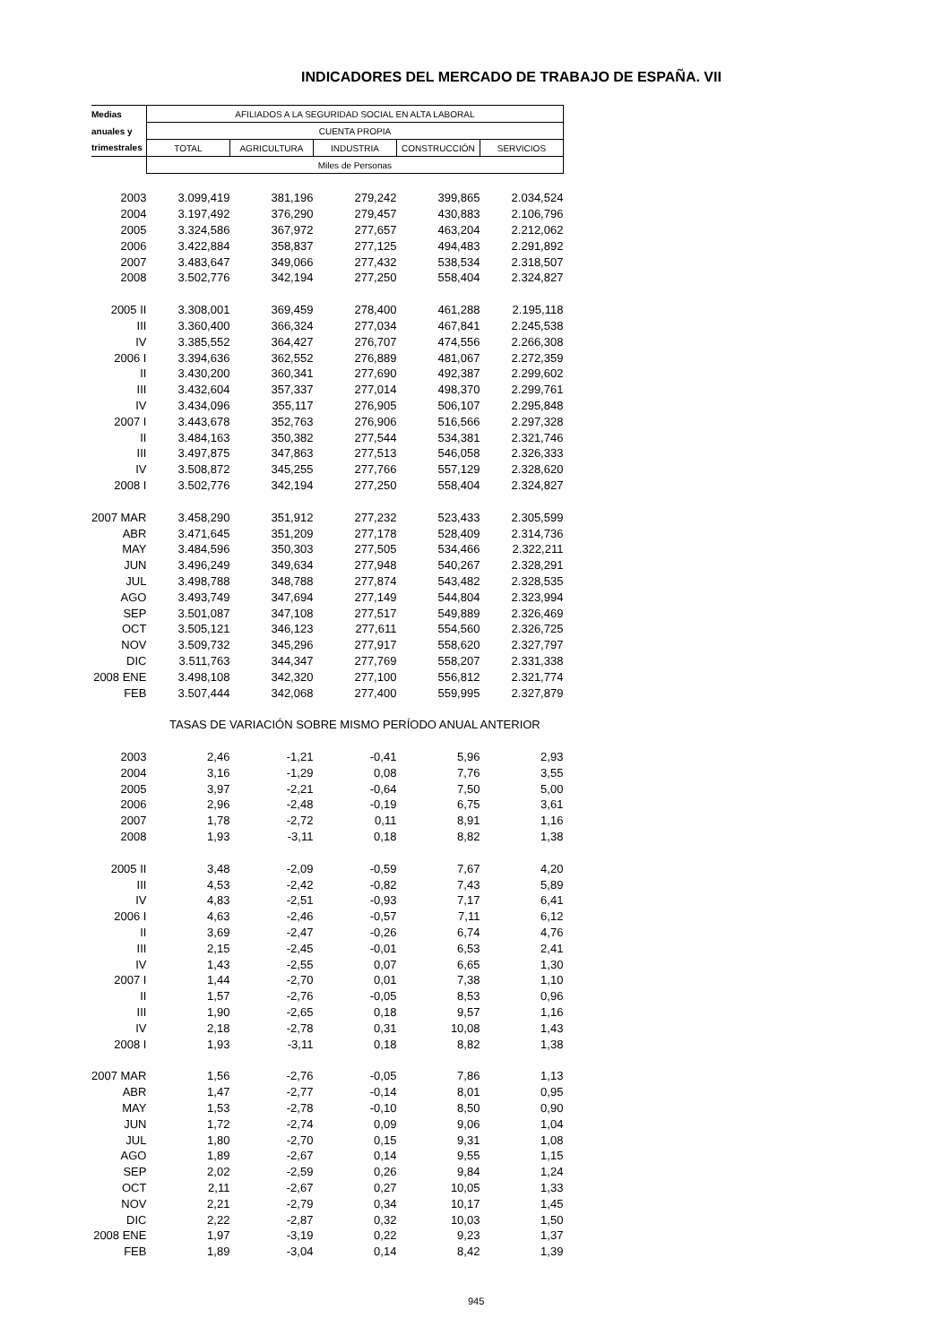INDICADORES DEL MERCADO DE TRABAJO DE ESPAÑA. VII
| Medias | AFILIADOS A LA SEGURIDAD SOCIAL EN ALTA LABORAL | | | | |
| anuales y | CUENTA PROPIA | | | | |
| trimestrales | TOTAL | AGRICULTURA | INDUSTRIA | CONSTRUCCIÓN | SERVICIOS |
| | Miles de Personas | | | | |
| 2003 | 3.099,419 | 381,196 | 279,242 | 399,865 | 2.034,524 |
| 2004 | 3.197,492 | 376,290 | 279,457 | 430,883 | 2.106,796 |
| 2005 | 3.324,586 | 367,972 | 277,657 | 463,204 | 2.212,062 |
| 2006 | 3.422,884 | 358,837 | 277,125 | 494,483 | 2.291,892 |
| 2007 | 3.483,647 | 349,066 | 277,432 | 538,534 | 2.318,507 |
| 2008 | 3.502,776 | 342,194 | 277,250 | 558,404 | 2.324,827 |
| 2005 II | 3.308,001 | 369,459 | 278,400 | 461,288 | 2.195,118 |
| III | 3.360,400 | 366,324 | 277,034 | 467,841 | 2.245,538 |
| IV | 3.385,552 | 364,427 | 276,707 | 474,556 | 2.266,308 |
| 2006 I | 3.394,636 | 362,552 | 276,889 | 481,067 | 2.272,359 |
| II | 3.430,200 | 360,341 | 277,690 | 492,387 | 2.299,602 |
| III | 3.432,604 | 357,337 | 277,014 | 498,370 | 2.299,761 |
| IV | 3.434,096 | 355,117 | 276,905 | 506,107 | 2.295,848 |
| 2007 I | 3.443,678 | 352,763 | 276,906 | 516,566 | 2.297,328 |
| II | 3.484,163 | 350,382 | 277,544 | 534,381 | 2.321,746 |
| III | 3.497,875 | 347,863 | 277,513 | 546,058 | 2.326,333 |
| IV | 3.508,872 | 345,255 | 277,766 | 557,129 | 2.328,620 |
| 2008 I | 3.502,776 | 342,194 | 277,250 | 558,404 | 2.324,827 |
| 2007 MAR | 3.458,290 | 351,912 | 277,232 | 523,433 | 2.305,599 |
| ABR | 3.471,645 | 351,209 | 277,178 | 528,409 | 2.314,736 |
| MAY | 3.484,596 | 350,303 | 277,505 | 534,466 | 2.322,211 |
| JUN | 3.496,249 | 349,634 | 277,948 | 540,267 | 2.328,291 |
| JUL | 3.498,788 | 348,788 | 277,874 | 543,482 | 2.328,535 |
| AGO | 3.493,749 | 347,694 | 277,149 | 544,804 | 2.323,994 |
| SEP | 3.501,087 | 347,108 | 277,517 | 549,889 | 2.326,469 |
| OCT | 3.505,121 | 346,123 | 277,611 | 554,560 | 2.326,725 |
| NOV | 3.509,732 | 345,296 | 277,917 | 558,620 | 2.327,797 |
| DIC | 3.511,763 | 344,347 | 277,769 | 558,207 | 2.331,338 |
| 2008 ENE | 3.498,108 | 342,320 | 277,100 | 556,812 | 2.321,774 |
| FEB | 3.507,444 | 342,068 | 277,400 | 559,995 | 2.327,879 |
| | TASAS DE VARIACIÓN SOBRE MISMO PERÍODO ANUAL ANTERIOR | | | | |
| 2003 | 2,46 | -1,21 | -0,41 | 5,96 | 2,93 |
| 2004 | 3,16 | -1,29 | 0,08 | 7,76 | 3,55 |
| 2005 | 3,97 | -2,21 | -0,64 | 7,50 | 5,00 |
| 2006 | 2,96 | -2,48 | -0,19 | 6,75 | 3,61 |
| 2007 | 1,78 | -2,72 | 0,11 | 8,91 | 1,16 |
| 2008 | 1,93 | -3,11 | 0,18 | 8,82 | 1,38 |
| 2005 II | 3,48 | -2,09 | -0,59 | 7,67 | 4,20 |
| III | 4,53 | -2,42 | -0,82 | 7,43 | 5,89 |
| IV | 4,83 | -2,51 | -0,93 | 7,17 | 6,41 |
| 2006 I | 4,63 | -2,46 | -0,57 | 7,11 | 6,12 |
| II | 3,69 | -2,47 | -0,26 | 6,74 | 4,76 |
| III | 2,15 | -2,45 | -0,01 | 6,53 | 2,41 |
| IV | 1,43 | -2,55 | 0,07 | 6,65 | 1,30 |
| 2007 I | 1,44 | -2,70 | 0,01 | 7,38 | 1,10 |
| II | 1,57 | -2,76 | -0,05 | 8,53 | 0,96 |
| III | 1,90 | -2,65 | 0,18 | 9,57 | 1,16 |
| IV | 2,18 | -2,78 | 0,31 | 10,08 | 1,43 |
| 2008 I | 1,93 | -3,11 | 0,18 | 8,82 | 1,38 |
| 2007 MAR | 1,56 | -2,76 | -0,05 | 7,86 | 1,13 |
| ABR | 1,47 | -2,77 | -0,14 | 8,01 | 0,95 |
| MAY | 1,53 | -2,78 | -0,10 | 8,50 | 0,90 |
| JUN | 1,72 | -2,74 | 0,09 | 9,06 | 1,04 |
| JUL | 1,80 | -2,70 | 0,15 | 9,31 | 1,08 |
| AGO | 1,89 | -2,67 | 0,14 | 9,55 | 1,15 |
| SEP | 2,02 | -2,59 | 0,26 | 9,84 | 1,24 |
| OCT | 2,11 | -2,67 | 0,27 | 10,05 | 1,33 |
| NOV | 2,21 | -2,79 | 0,34 | 10,17 | 1,45 |
| DIC | 2,22 | -2,87 | 0,32 | 10,03 | 1,50 |
| 2008 ENE | 1,97 | -3,19 | 0,22 | 9,23 | 1,37 |
| FEB | 1,89 | -3,04 | 0,14 | 8,42 | 1,39 |
945